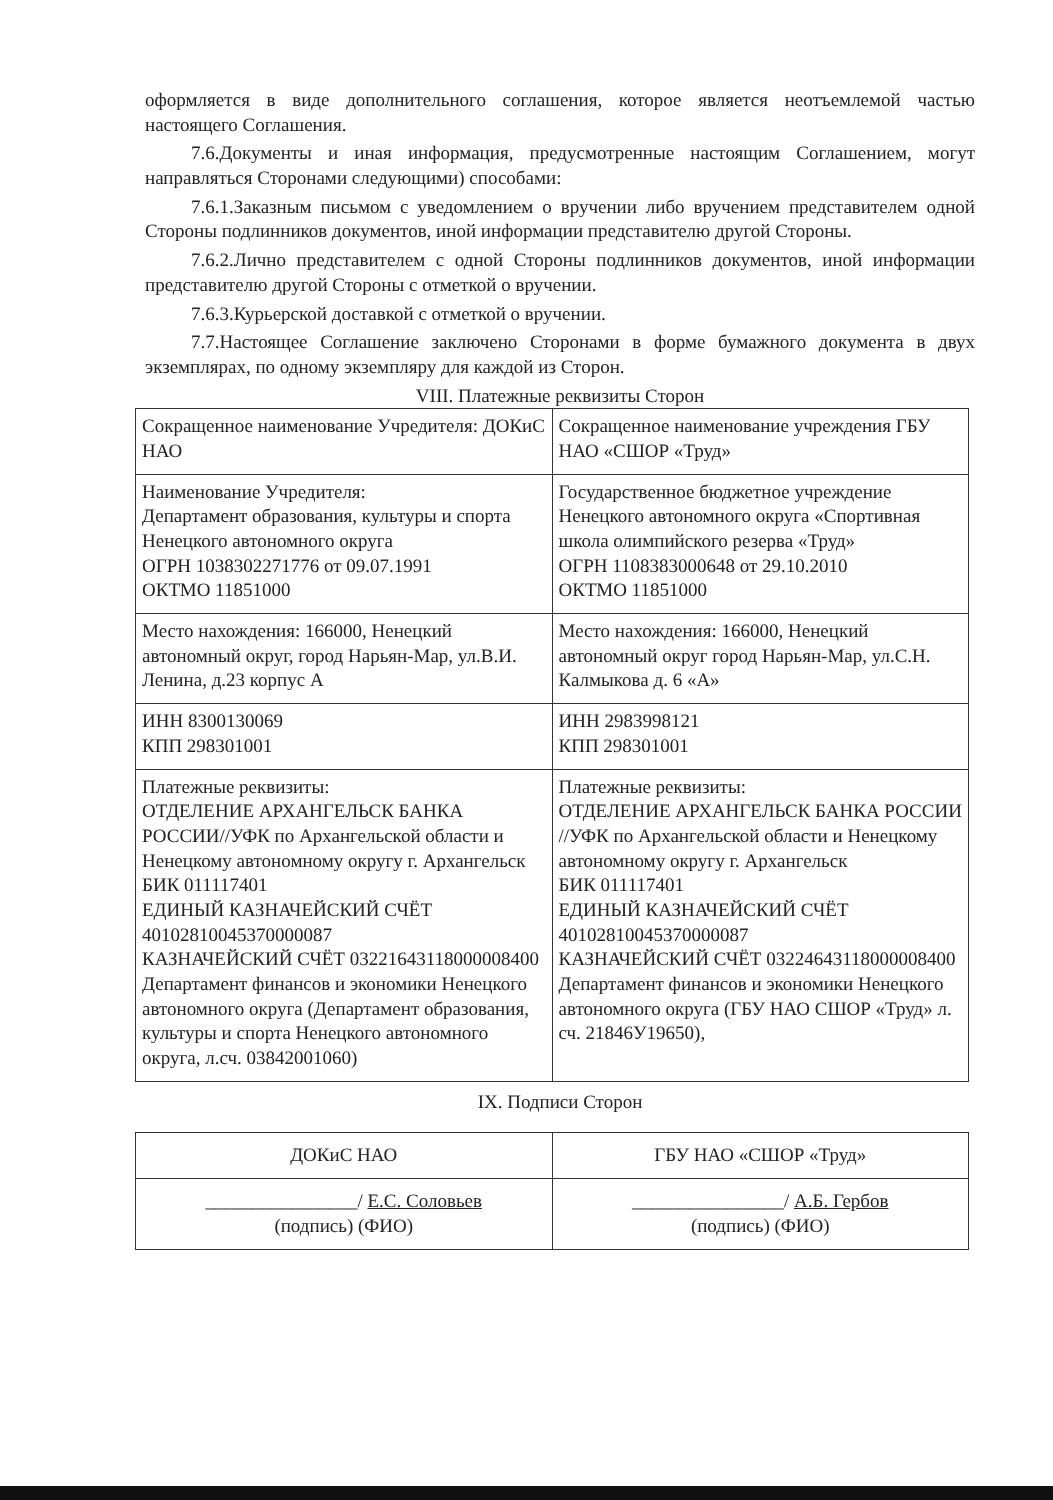оформляется в виде дополнительного соглашения, которое является неотъемлемой частью настоящего Соглашения.
7.6.Документы и иная информация, предусмотренные настоящим Соглашением, могут направляться Сторонами следующими) способами:
7.6.1.Заказным письмом с уведомлением о вручении либо вручением представителем одной Стороны подлинников документов, иной информации представителю другой Стороны.
7.6.2.Лично представителем с одной Стороны подлинников документов, иной информации представителю другой Стороны с отметкой о вручении.
7.6.3.Курьерской доставкой с отметкой о вручении.
7.7.Настоящее Соглашение заключено Сторонами в форме бумажного документа в двух экземплярах, по одному экземпляру для каждой из Сторон.
VIII. Платежные реквизиты Сторон
| Сокращенное наименование Учредителя: ДОКиС НАО | Сокращенное наименование учреждения ГБУ НАО «СШОР «Труд» |
| Наименование Учредителя: Департамент образования, культуры и спорта Ненецкого автономного округа ОГРН 1038302271776 от 09.07.1991 ОКТМО 11851000 | Государственное бюджетное учреждение Ненецкого автономного округа «Спортивная школа олимпийского резерва «Труд» ОГРН 1108383000648 от 29.10.2010 ОКТМО 11851000 |
| Место нахождения: 166000, Ненецкий автономный округ, город Нарьян-Мар, ул.В.И. Ленина, д.23 корпус А | Место нахождения: 166000, Ненецкий автономный округ город Нарьян-Мар, ул.С.Н. Калмыкова д. 6 «А» |
| ИНН 8300130069 КПП 298301001 | ИНН 2983998121 КПП 298301001 |
| Платежные реквизиты: ОТДЕЛЕНИЕ АРХАНГЕЛЬСК БАНКА РОССИИ//УФК по Архангельской области и Ненецкому автономному округу г. Архангельск БИК 011117401 ЕДИНЫЙ КАЗНАЧЕЙСКИЙ СЧЁТ 40102810045370000087 КАЗНАЧЕЙСКИЙ СЧЁТ 03221643118000008400 Департамент финансов и экономики Ненецкого автономного округа (Департамент образования, культуры и спорта Ненецкого автономного округа, л.сч. 03842001060) | Платежные реквизиты: ОТДЕЛЕНИЕ АРХАНГЕЛЬСК БАНКА РОССИИ //УФК по Архангельской области и Ненецкому автономному округу г. Архангельск БИК 011117401 ЕДИНЫЙ КАЗНАЧЕЙСКИЙ СЧЁТ 40102810045370000087 КАЗНАЧЕЙСКИЙ СЧЁТ 03224643118000008400 Департамент финансов и экономики Ненецкого автономного округа (ГБУ НАО СШОР «Труд» л. сч. 21846У19650), |
IX. Подписи Сторон
| ДОКиС НАО | ГБУ НАО «СШОР «Труд» |
| ________________/ Е.С. Соловьев (подпись) (ФИО) | ________________/ А.Б. Гербов (подпись) (ФИО) |